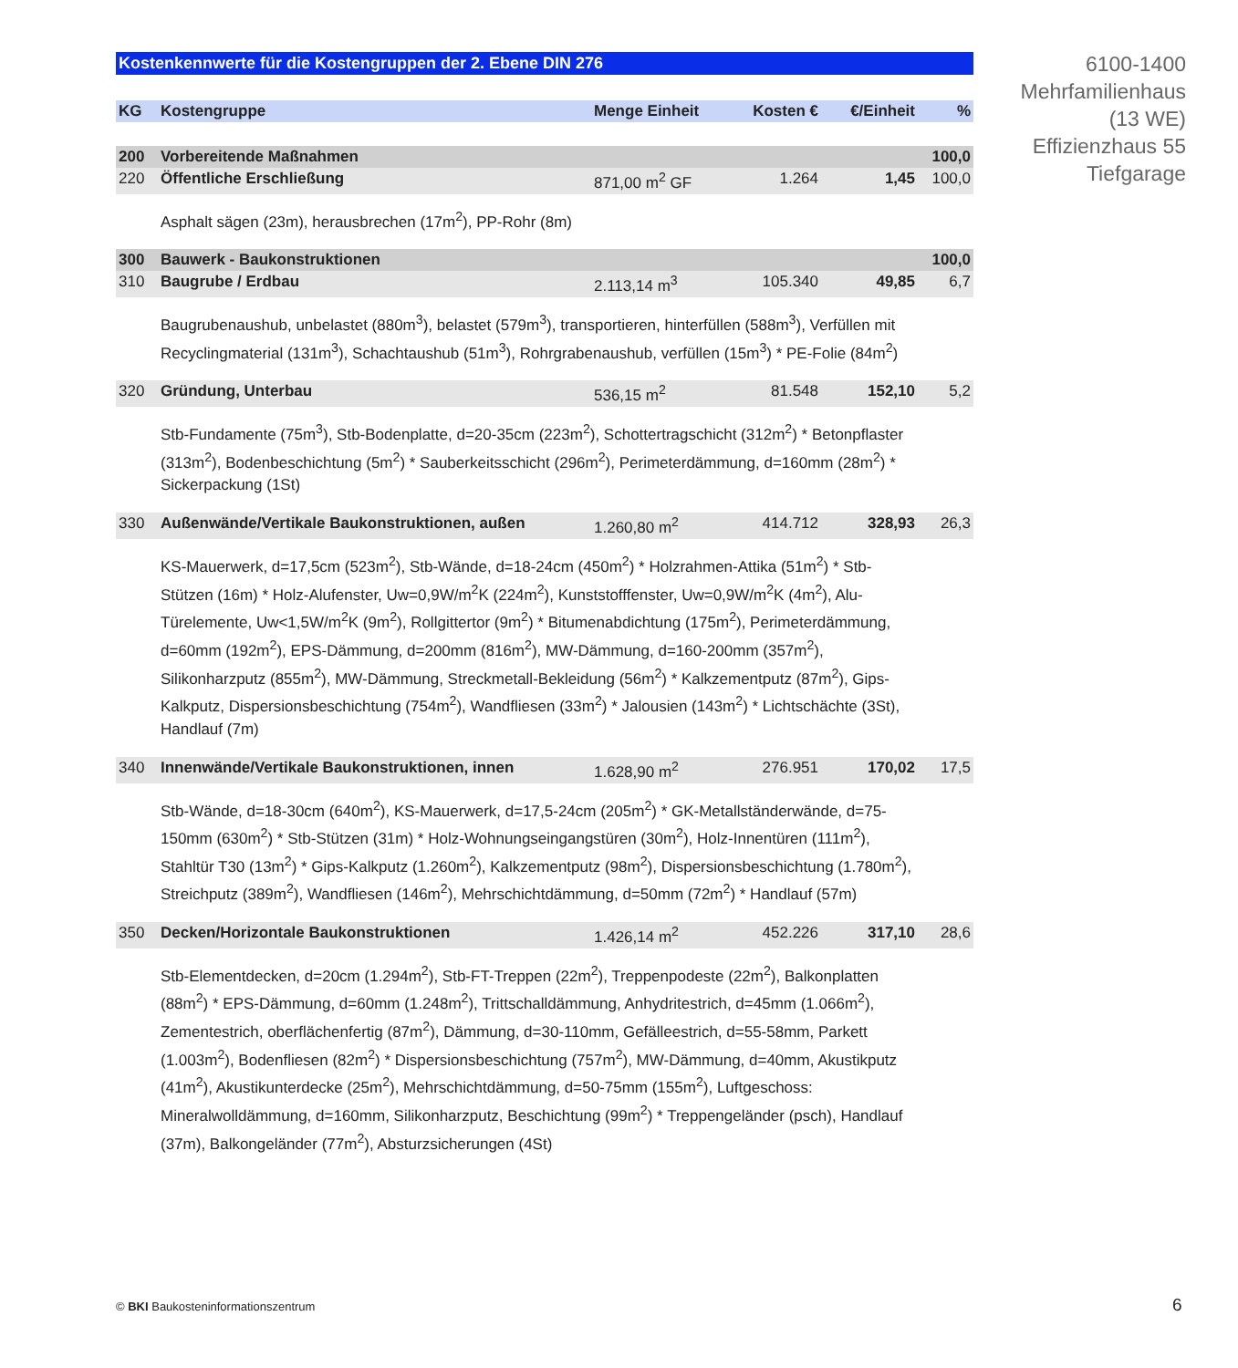Kostenkennwerte für die Kostengruppen der 2. Ebene DIN 276
| KG | Kostengruppe | Menge Einheit | Kosten € | €/Einheit | % |
| --- | --- | --- | --- | --- | --- |
| 200 | Vorbereitende Maßnahmen | | | | 100,0 |
| 220 | Öffentliche Erschließung | 871,00 m<sup>2</sup> GF | 1.264 | 1,45 | 100,0 |
| | Asphalt sägen (23m), herausbrechen (17m<sup>2</sup>), PP-Rohr (8m) | | | | |
| 300 | Bauwerk - Baukonstruktionen | | | | 100,0 |
| 310 | Baugrube / Erdbau | 2.113,14 m<sup>3</sup> | 105.340 | 49,85 | 6,7 |
| | Baugrubenaushub, unbelastet (880m<sup>3</sup>), belastet (579m<sup>3</sup>), transportieren, hinterfüllen (588m<sup>3</sup>), Verfüllen mit Recyclingmaterial (131m<sup>3</sup>), Schachtaushub (51m<sup>3</sup>), Rohrgrabenaushub, verfüllen (15m<sup>3</sup>) * PE-Folie (84m<sup>2</sup>) | | | | |
| 320 | Gründung, Unterbau | 536,15 m<sup>2</sup> | 81.548 | 152,10 | 5,2 |
| | Stb-Fundamente (75m<sup>3</sup>), Stb-Bodenplatte, d=20-35cm (223m<sup>2</sup>), Schottertragschicht (312m<sup>2</sup>) * Betonpflaster (313m<sup>2</sup>), Bodenbeschichtung (5m<sup>2</sup>) * Sauberkeitsschicht (296m<sup>2</sup>), Perimeterdämmung, d=160mm (28m<sup>2</sup>) * Sickerpackung (1St) | | | | |
| 330 | Außenwände/Vertikale Baukonstruktionen, außen | 1.260,80 m<sup>2</sup> | 414.712 | 328,93 | 26,3 |
| | KS-Mauerwerk, d=17,5cm (523m<sup>2</sup>), Stb-Wände, d=18-24cm (450m<sup>2</sup>) * Holzrahmen-Attika (51m<sup>2</sup>) * Stb-Stützen (16m) * Holz-Alufenster, Uw=0,9W/m<sup>2</sup>K (224m<sup>2</sup>), Kunststofffenster, Uw=0,9W/m<sup>2</sup>K (4m<sup>2</sup>), Alu-Türelemente, Uw<1,5W/m<sup>2</sup>K (9m<sup>2</sup>), Rollgittertor (9m<sup>2</sup>) * Bitumenabdichtung (175m<sup>2</sup>), Perimeterdämmung, d=60mm (192m<sup>2</sup>), EPS-Dämmung, d=200mm (816m<sup>2</sup>), MW-Dämmung, d=160-200mm (357m<sup>2</sup>), Silikonharzputz (855m<sup>2</sup>), MW-Dämmung, Streckmetall-Bekleidung (56m<sup>2</sup>) * Kalkzementputz (87m<sup>2</sup>), Gips-Kalkputz, Dispersionsbeschichtung (754m<sup>2</sup>), Wandfliesen (33m<sup>2</sup>) * Jalousien (143m<sup>2</sup>) * Lichtschächte (3St), Handlauf (7m) | | | | |
| 340 | Innenwände/Vertikale Baukonstruktionen, innen | 1.628,90 m<sup>2</sup> | 276.951 | 170,02 | 17,5 |
| | Stb-Wände, d=18-30cm (640m<sup>2</sup>), KS-Mauerwerk, d=17,5-24cm (205m<sup>2</sup>) * GK-Metallständerwände, d=75-150mm (630m<sup>2</sup>) * Stb-Stützen (31m) * Holz-Wohnungseingangstüren (30m<sup>2</sup>), Holz-Innentüren (111m<sup>2</sup>), Stahltür T30 (13m<sup>2</sup>) * Gips-Kalkputz (1.260m<sup>2</sup>), Kalkzementputz (98m<sup>2</sup>), Dispersionsbeschichtung (1.780m<sup>2</sup>), Streichputz (389m<sup>2</sup>), Wandfliesen (146m<sup>2</sup>), Mehrschichtdämmung, d=50mm (72m<sup>2</sup>) * Handlauf (57m) | | | | |
| 350 | Decken/Horizontale Baukonstruktionen | 1.426,14 m<sup>2</sup> | 452.226 | 317,10 | 28,6 |
| | Stb-Elementdecken, d=20cm (1.294m<sup>2</sup>), Stb-FT-Treppen (22m<sup>2</sup>), Treppenpodeste (22m<sup>2</sup>), Balkonplatten (88m<sup>2</sup>) * EPS-Dämmung, d=60mm (1.248m<sup>2</sup>), Trittschalldämmung, Anhydritestrich, d=45mm (1.066m<sup>2</sup>), Zementestrich, oberflächenfertig (87m<sup>2</sup>), Dämmung, d=30-110mm, Gefälleestrich, d=55-58mm, Parkett (1.003m<sup>2</sup>), Bodenfliesen (82m<sup>2</sup>) * Dispersionsbeschichtung (757m<sup>2</sup>), MW-Dämmung, d=40mm, Akustikputz (41m<sup>2</sup>), Akustikunterdecke (25m<sup>2</sup>), Mehrschichtdämmung, d=50-75mm (155m<sup>2</sup>), Luftgeschoss: Mineralwolldämmung, d=160mm, Silikonharzputz, Beschichtung (99m<sup>2</sup>) * Treppengeländer (psch), Handlauf (37m), Balkongeländer (77m<sup>2</sup>), Absturzsicherungen (4St) | | | | |
6100-1400
Mehrfamilienhaus
(13 WE)
Effizienzhaus 55
Tiefgarage
© BKI Baukosteninformationszentrum
6